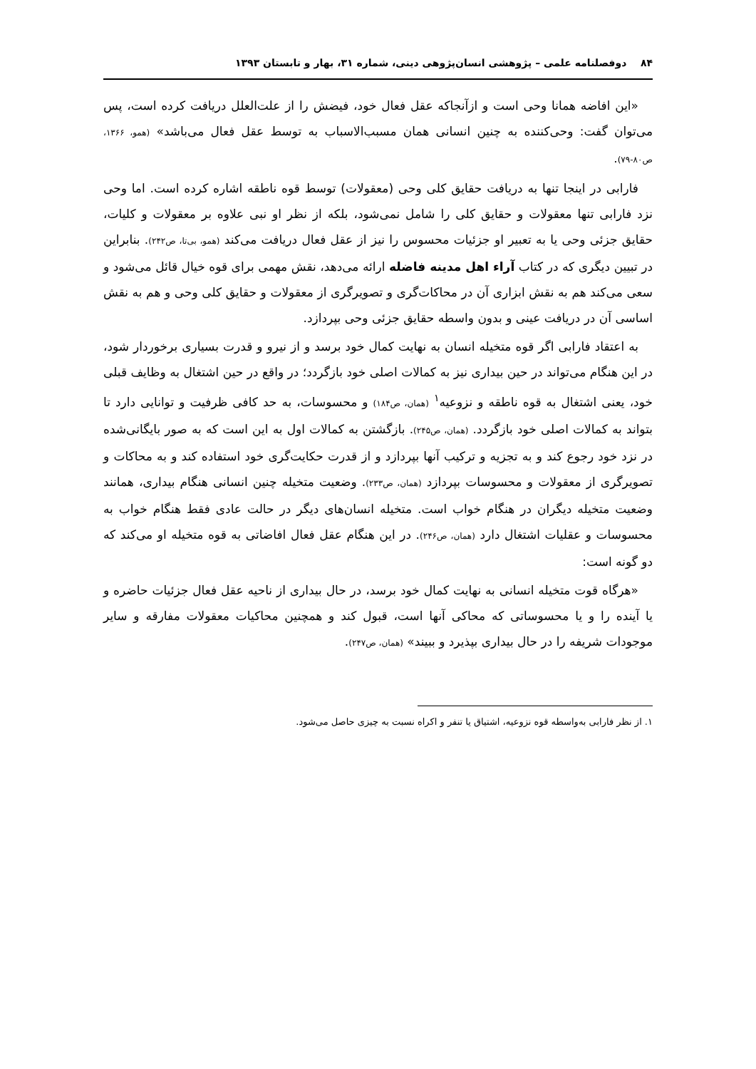۸۴ دوفصلنامه علمی – پژوهشی انسان‌پژوهی دینی، شماره ۳۱، بهار و تابستان ۱۳۹۳
«این افاضه همانا وحی است و ازآنجاکه عقل فعال خود، فیضش را از علت‌العلل دریافت کرده است، پس می‌توان گفت: وحی‌کننده به چنین انسانی همان مسبب‌الاسباب به توسط عقل فعال می‌باشد» (همو، ۱۳۶۶، ص۸۰-۷۹).
فارابی در اینجا تنها به دریافت حقایق کلی وحی (معقولات) توسط قوه ناطقه اشاره کرده است. اما وحی نزد فارابی تنها معقولات و حقایق کلی را شامل نمی‌شود، بلکه از نظر او نبی علاوه بر معقولات و کلیات، حقایق جزئی وحی یا به تعبیر او جزئیات محسوس را نیز از عقل فعال دریافت می‌کند (همو، بی‌تا، ص۲۴۲). بنابراین در تبیین دیگری که در کتاب آراء اهل مدینه فاضله ارائه می‌دهد، نقش مهمی برای قوه خیال قائل می‌شود و سعی می‌کند هم به نقش ابزاری آن در محاکات‌گری و تصویرگری از معقولات و حقایق کلی وحی و هم به نقش اساسی آن در دریافت عینی و بدون واسطه حقایق جزئی وحی بپردازد.
به اعتقاد فارابی اگر قوه متخیله انسان به نهایت کمال خود برسد و از نیرو و قدرت بسیاری برخوردار شود، در این هنگام می‌تواند در حین بیداری نیز به کمالات اصلی خود بازگردد؛ در واقع در حین اشتغال به وظایف قبلی خود، یعنی اشتغال به قوه ناطقه و نزوعیه<sup>۱</sup> (همان، ص۱۸۴) و محسوسات، به حد کافی ظرفیت و توانایی دارد تا بتواند به کمالات اصلی خود بازگردد. (همان، ص۲۴۵). بازگشتن به کمالات اول به این است که به صور بایگانی‌شده در نزد خود رجوع کند و به تجزیه و ترکیب آنها بپردازد و از قدرت حکایت‌گری خود استفاده کند و به محاکات و تصویرگری از معقولات و محسوسات بپردازد (همان، ص۲۳۳). وضعیت متخیله چنین انسانی هنگام بیداری، همانند وضعیت متخیله دیگران در هنگام خواب است. متخیله انسان‌های دیگر در حالت عادی فقط هنگام خواب به محسوسات و عقلیات اشتغال دارد (همان، ص۲۴۶). در این هنگام عقل فعال افاضاتی به قوه متخیله او می‌کند که دو گونه است:
«هرگاه قوت متخیله انسانی به نهایت کمال خود برسد، در حال بیداری از ناحیه عقل فعال جزئیات حاضره و یا آینده را و یا محسوساتی که محاکی آنها است، قبول کند و همچنین محاکیات معقولات مفارقه و سایر موجودات شریفه را در حال بیداری بپذیرد و ببیند» (همان، ص۲۴۷).
۱. از نظر فارابی به‌واسطه قوه نزوعیه، اشتیاق یا تنفر و اکراه نسبت به چیزی حاصل می‌شود.